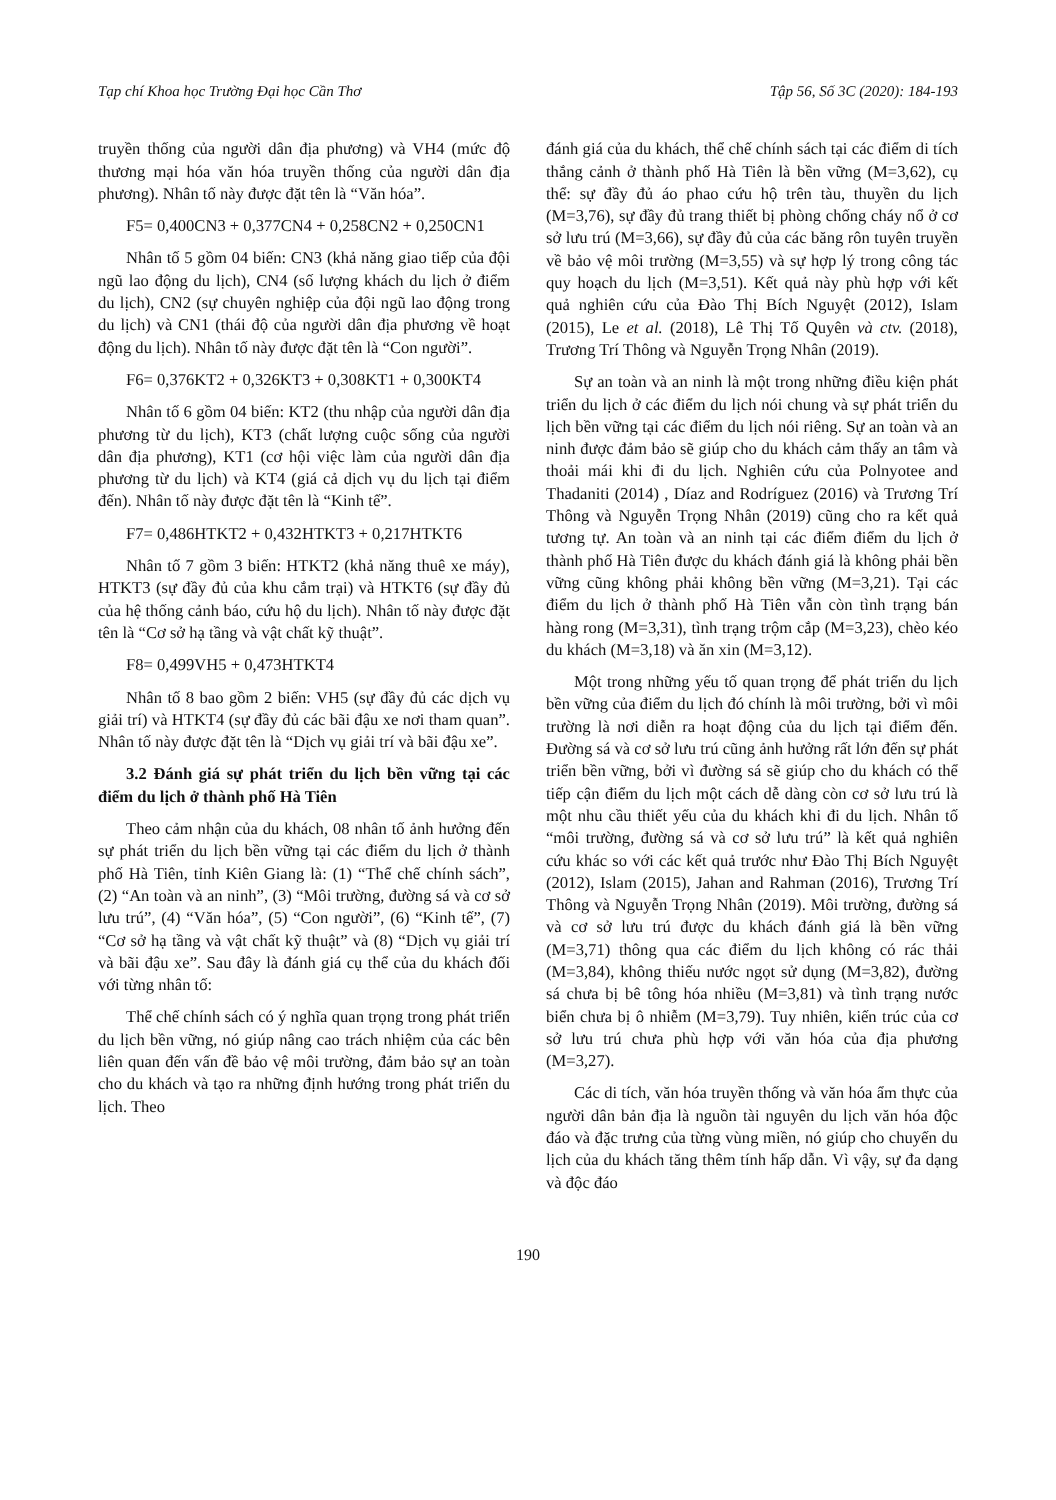Tạp chí Khoa học Trường Đại học Cần Thơ Tập 56, Số 3C (2020): 184-193
truyền thống của người dân địa phương) và VH4 (mức độ thương mại hóa văn hóa truyền thống của người dân địa phương). Nhân tố này được đặt tên là “Văn hóa”.
F5= 0,400CN3 + 0,377CN4 + 0,258CN2 + 0,250CN1
Nhân tố 5 gồm 04 biến: CN3 (khả năng giao tiếp của đội ngũ lao động du lịch), CN4 (số lượng khách du lịch ở điểm du lịch), CN2 (sự chuyên nghiệp của đội ngũ lao động trong du lịch) và CN1 (thái độ của người dân địa phương về hoạt động du lịch). Nhân tố này được đặt tên là “Con người”.
F6= 0,376KT2 + 0,326KT3 + 0,308KT1 + 0,300KT4
Nhân tố 6 gồm 04 biến: KT2 (thu nhập của người dân địa phương từ du lịch), KT3 (chất lượng cuộc sống của người dân địa phương), KT1 (cơ hội việc làm của người dân địa phương từ du lịch) và KT4 (giá cả dịch vụ du lịch tại điểm đến). Nhân tố này được đặt tên là “Kinh tế”.
F7= 0,486HTKT2 + 0,432HTKT3 + 0,217HTKT6
Nhân tố 7 gồm 3 biến: HTKT2 (khả năng thuê xe máy), HTKT3 (sự đầy đủ của khu cắm trại) và HTKT6 (sự đầy đủ của hệ thống cảnh báo, cứu hộ du lịch). Nhân tố này được đặt tên là “Cơ sở hạ tầng và vật chất kỹ thuật”.
F8= 0,499VH5 + 0,473HTKT4
Nhân tố 8 bao gồm 2 biến: VH5 (sự đầy đủ các dịch vụ giải trí) và HTKT4 (sự đầy đủ các bãi đậu xe nơi tham quan”. Nhân tố này được đặt tên là “Dịch vụ giải trí và bãi đậu xe”.
3.2 Đánh giá sự phát triển du lịch bền vững tại các điểm du lịch ở thành phố Hà Tiên
Theo cảm nhận của du khách, 08 nhân tố ảnh hưởng đến sự phát triển du lịch bền vững tại các điểm du lịch ở thành phố Hà Tiên, tỉnh Kiên Giang là: (1) “Thể chế chính sách”, (2) “An toàn và an ninh”, (3) “Môi trường, đường sá và cơ sở lưu trú”, (4) “Văn hóa”, (5) “Con người”, (6) “Kinh tế”, (7) “Cơ sở hạ tầng và vật chất kỹ thuật” và (8) “Dịch vụ giải trí và bãi đậu xe”. Sau đây là đánh giá cụ thể của du khách đối với từng nhân tố:
Thể chế chính sách có ý nghĩa quan trọng trong phát triển du lịch bền vững, nó giúp nâng cao trách nhiệm của các bên liên quan đến vấn đề bảo vệ môi trường, đảm bảo sự an toàn cho du khách và tạo ra những định hướng trong phát triển du lịch. Theo
đánh giá của du khách, thể chế chính sách tại các điểm di tích thắng cảnh ở thành phố Hà Tiên là bền vững (M=3,62), cụ thể: sự đầy đủ áo phao cứu hộ trên tàu, thuyền du lịch (M=3,76), sự đầy đủ trang thiết bị phòng chống cháy nổ ở cơ sở lưu trú (M=3,66), sự đầy đủ của các băng rôn tuyên truyền về bảo vệ môi trường (M=3,55) và sự hợp lý trong công tác quy hoạch du lịch (M=3,51). Kết quả này phù hợp với kết quả nghiên cứu của Đào Thị Bích Nguyệt (2012), Islam (2015), Le et al. (2018), Lê Thị Tố Quyên và ctv. (2018), Trương Trí Thông và Nguyễn Trọng Nhân (2019).
Sự an toàn và an ninh là một trong những điều kiện phát triển du lịch ở các điểm du lịch nói chung và sự phát triển du lịch bền vững tại các điểm du lịch nói riêng. Sự an toàn và an ninh được đảm bảo sẽ giúp cho du khách cảm thấy an tâm và thoải mái khi đi du lịch. Nghiên cứu của Polnyotee and Thadaniti (2014) , Díaz and Rodríguez (2016) và Trương Trí Thông và Nguyễn Trọng Nhân (2019) cũng cho ra kết quả tương tự. An toàn và an ninh tại các điểm điểm du lịch ở thành phố Hà Tiên được du khách đánh giá là không phải bền vững cũng không phải không bền vững (M=3,21). Tại các điểm du lịch ở thành phố Hà Tiên vẫn còn tình trạng bán hàng rong (M=3,31), tình trạng trộm cắp (M=3,23), chèo kéo du khách (M=3,18) và ăn xin (M=3,12).
Một trong những yếu tố quan trọng để phát triển du lịch bền vững của điểm du lịch đó chính là môi trường, bởi vì môi trường là nơi diễn ra hoạt động của du lịch tại điểm đến. Đường sá và cơ sở lưu trú cũng ảnh hưởng rất lớn đến sự phát triển bền vững, bởi vì đường sá sẽ giúp cho du khách có thể tiếp cận điểm du lịch một cách dễ dàng còn cơ sở lưu trú là một nhu cầu thiết yếu của du khách khi đi du lịch. Nhân tố “môi trường, đường sá và cơ sở lưu trú” là kết quả nghiên cứu khác so với các kết quả trước như Đào Thị Bích Nguyệt (2012), Islam (2015), Jahan and Rahman (2016), Trương Trí Thông và Nguyễn Trọng Nhân (2019). Môi trường, đường sá và cơ sở lưu trú được du khách đánh giá là bền vững (M=3,71) thông qua các điểm du lịch không có rác thải (M=3,84), không thiếu nước ngọt sử dụng (M=3,82), đường sá chưa bị bê tông hóa nhiều (M=3,81) và tình trạng nước biển chưa bị ô nhiễm (M=3,79). Tuy nhiên, kiến trúc của cơ sở lưu trú chưa phù hợp với văn hóa của địa phương (M=3,27).
Các di tích, văn hóa truyền thống và văn hóa ẩm thực của người dân bản địa là nguồn tài nguyên du lịch văn hóa độc đáo và đặc trưng của từng vùng miền, nó giúp cho chuyến du lịch của du khách tăng thêm tính hấp dẫn. Vì vậy, sự đa dạng và độc đáo
190